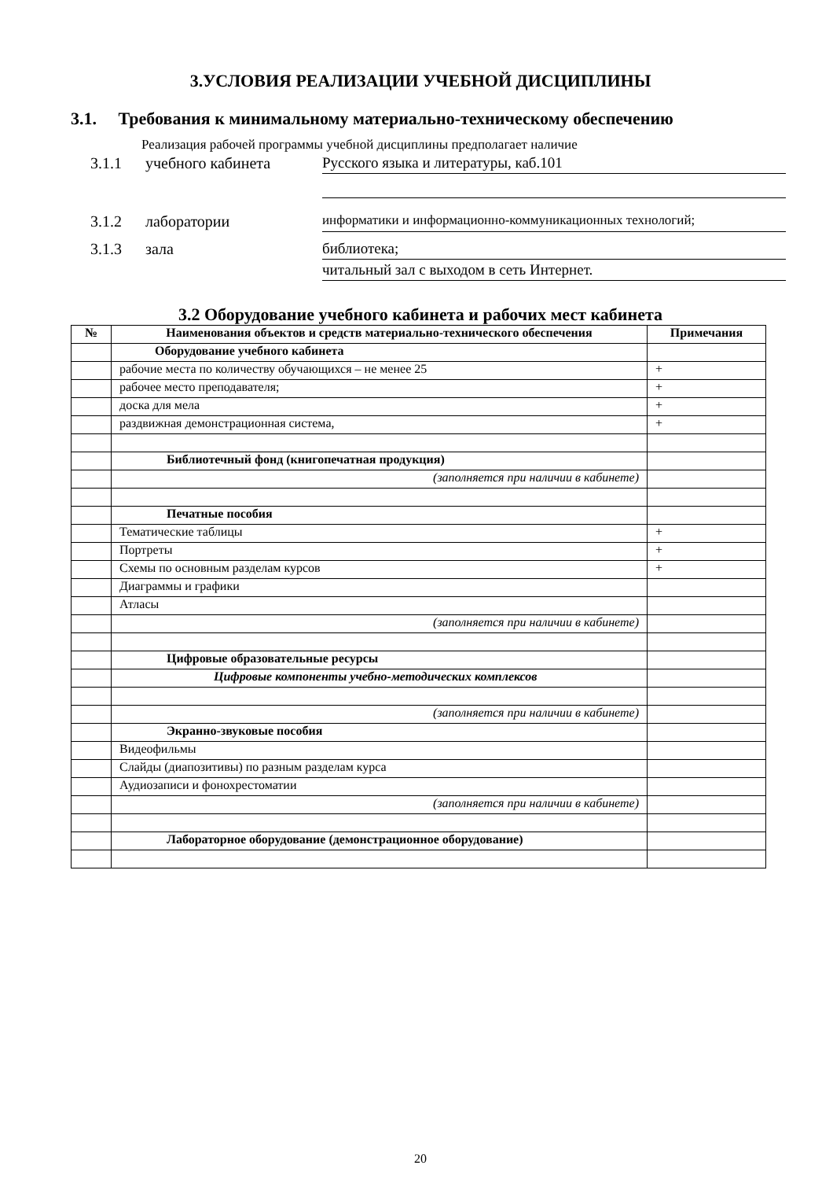3.УСЛОВИЯ РЕАЛИЗАЦИИ УЧЕБНОЙ ДИСЦИПЛИНЫ
3.1. Требования к минимальному материально-техническому обеспечению
Реализация рабочей программы учебной дисциплины предполагает наличие
3.1.1
учебного кабинета
Русского языка и литературы, каб.101
3.1.2
лаборатории
информатики и информационно-коммуникационных технологий;
3.1.3
зала
библиотека;
читальный зал с выходом в сеть Интернет.
3.2 Оборудование учебного кабинета и рабочих мест кабинета
| № | Наименования объектов и средств материально-технического обеспечения | Примечания |
| --- | --- | --- |
| | Оборудование учебного кабинета | |
| | рабочие места по количеству обучающихся – не менее 25 | + |
| | рабочее место преподавателя; | + |
| | доска для мела | + |
| | раздвижная демонстрационная система, | + |
| | Библиотечный фонд (книгопечатная продукция) | |
| | (заполняется при наличии в кабинете) | |
| | Печатные пособия | |
| | Тематические таблицы | + |
| | Портреты | + |
| | Схемы по основным разделам курсов | + |
| | Диаграммы и графики | |
| | Атласы | |
| | (заполняется при наличии в кабинете) | |
| | Цифровые образовательные ресурсы | |
| | Цифровые компоненты учебно-методических комплексов | |
| | (заполняется при наличии в кабинете) | |
| | Экранно-звуковые пособия | |
| | Видеофильмы | |
| | Слайды (диапозитивы) по разным разделам курса | |
| | Аудиозаписи и фонохрестоматии | |
| | (заполняется при наличии в кабинете) | |
| | Лабораторное оборудование (демонстрационное оборудование) | |
20